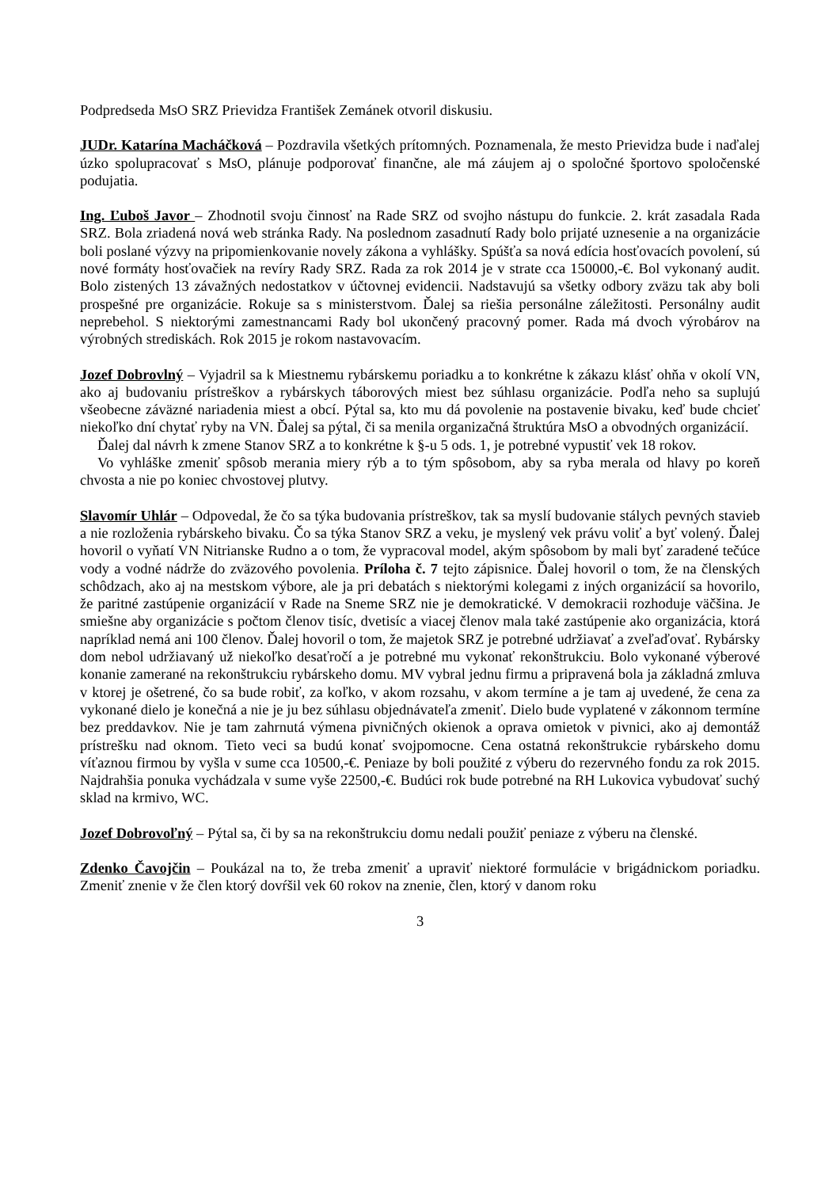Podpredseda MsO SRZ Prievidza František Zemánek otvoril diskusiu.
JUDr. Katarína Macháčková – Pozdravila všetkých prítomných. Poznamenala, že mesto Prievidza bude i naďalej úzko spolupracovať s MsO, plánuje podporovať finančne, ale má záujem aj o spoločné športovo spoločenské podujatia.
Ing. Ľuboš Javor – Zhodnotil svoju činnosť na Rade SRZ od svojho nástupu do funkcie. 2. krát zasadala Rada SRZ. Bola zriadená nová web stránka Rady. Na poslednom zasadnutí Rady bolo prijaté uznesenie a na organizácie boli poslané výzvy na pripomienkovanie novely zákona a vyhlášky. Spúšťa sa nová edícia hosťovacích povolení, sú nové formáty hosťovačiek na revíry Rady SRZ. Rada za rok 2014 je v strate cca 150000,-€. Bol vykonaný audit. Bolo zistených 13 závažných nedostatkov v účtovnej evidencii. Nadstavujú sa všetky odbory zväzu tak aby boli prospešné pre organizácie. Rokuje sa s ministerstvom. Ďalej sa riešia personálne záležitosti. Personálny audit neprebehol. S niektorými zamestnancami Rady bol ukončený pracovný pomer. Rada má dvoch výrobárov na výrobných strediskách. Rok 2015 je rokom nastavovacím.
Jozef Dobrovlný – Vyjadril sa k Miestnemu rybárskemu poriadku a to konkrétne k zákazu klásť ohňa v okolí VN, ako aj budovaniu prístreškov a rybárskych táborových miest bez súhlasu organizácie. Podľa neho sa suplujú všeobecne záväzné nariadenia miest a obcí. Pýtal sa, kto mu dá povolenie na postavenie bivaku, keď bude chcieť niekoľko dní chytať ryby na VN. Ďalej sa pýtal, či sa menila organizačná štruktúra MsO a obvodných organizácií.
Ďalej dal návrh k zmene Stanov SRZ a to konkrétne k §-u 5 ods. 1, je potrebné vypustiť vek 18 rokov.
Vo vyhláške zmeniť spôsob merania miery rýb a to tým spôsobom, aby sa ryba merala od hlavy po koreň chvosta a nie po koniec chvostovej plutvy.
Slavomír Uhlár – Odpovedal, že čo sa týka budovania prístreškov, tak sa myslí budovanie stálych pevných stavieb a nie rozloženia rybárskeho bivaku. Čo sa týka Stanov SRZ a veku, je myslený vek právu voliť a byť volený. Ďalej hovoril o vyňatí VN Nitrianske Rudno a o tom, že vypracoval model, akým spôsobom by mali byť zaradené tečúce vody a vodné nádrže do zväzového povolenia. Príloha č. 7 tejto zápisnice. Ďalej hovoril o tom, že na členských schôdzach, ako aj na mestskom výbore, ale ja pri debatách s niektorými kolegami z iných organizácií sa hovorilo, že paritné zastúpenie organizácií v Rade na Sneme SRZ nie je demokratické. V demokracii rozhoduje väčšina. Je smiešne aby organizácie s počtom členov tisíc, dvetisíc a viacej členov mala také zastúpenie ako organizácia, ktorá napríklad nemá ani 100 členov. Ďalej hovoril o tom, že majetok SRZ je potrebné udržiavať a zveľaďovať. Rybársky dom nebol udržiavaný už niekoľko desaťročí a je potrebné mu vykonať rekonštrukciu. Bolo vykonané výberové konanie zamerané na rekonštrukciu rybárskeho domu. MV vybral jednu firmu a pripravená bola ja základná zmluva v ktorej je ošetrené, čo sa bude robiť, za koľko, v akom rozsahu, v akom termíne a je tam aj uvedené, že cena za vykonané dielo je konečná a nie je ju bez súhlasu objednávateľa zmeniť. Dielo bude vyplatené v zákonnom termíne bez preddavkov. Nie je tam zahrnutá výmena pivničných okienok a oprava omietok v pivnici, ako aj demontáž prístrešku nad oknom. Tieto veci sa budú konať svojpomocne. Cena ostatná rekonštrukcie rybárskeho domu víťaznou firmou by vyšla v sume cca 10500,-€. Peniaze by boli použité z výberu do rezervného fondu za rok 2015. Najdrahšia ponuka vychádzala v sume vyše 22500,-€. Budúci rok bude potrebné na RH Lukovica vybudovať suchý sklad na krmivo, WC.
Jozef Dobrovoľný – Pýtal sa, či by sa na rekonštrukciu domu nedali použiť peniaze z výberu na členské.
Zdenko Čavojčin – Poukázal na to, že treba zmeniť a upraviť niektoré formulácie v brigádnickom poriadku. Zmeniť znenie v že člen ktorý dovŕšil vek 60 rokov na znenie, člen, ktorý v danom roku
3